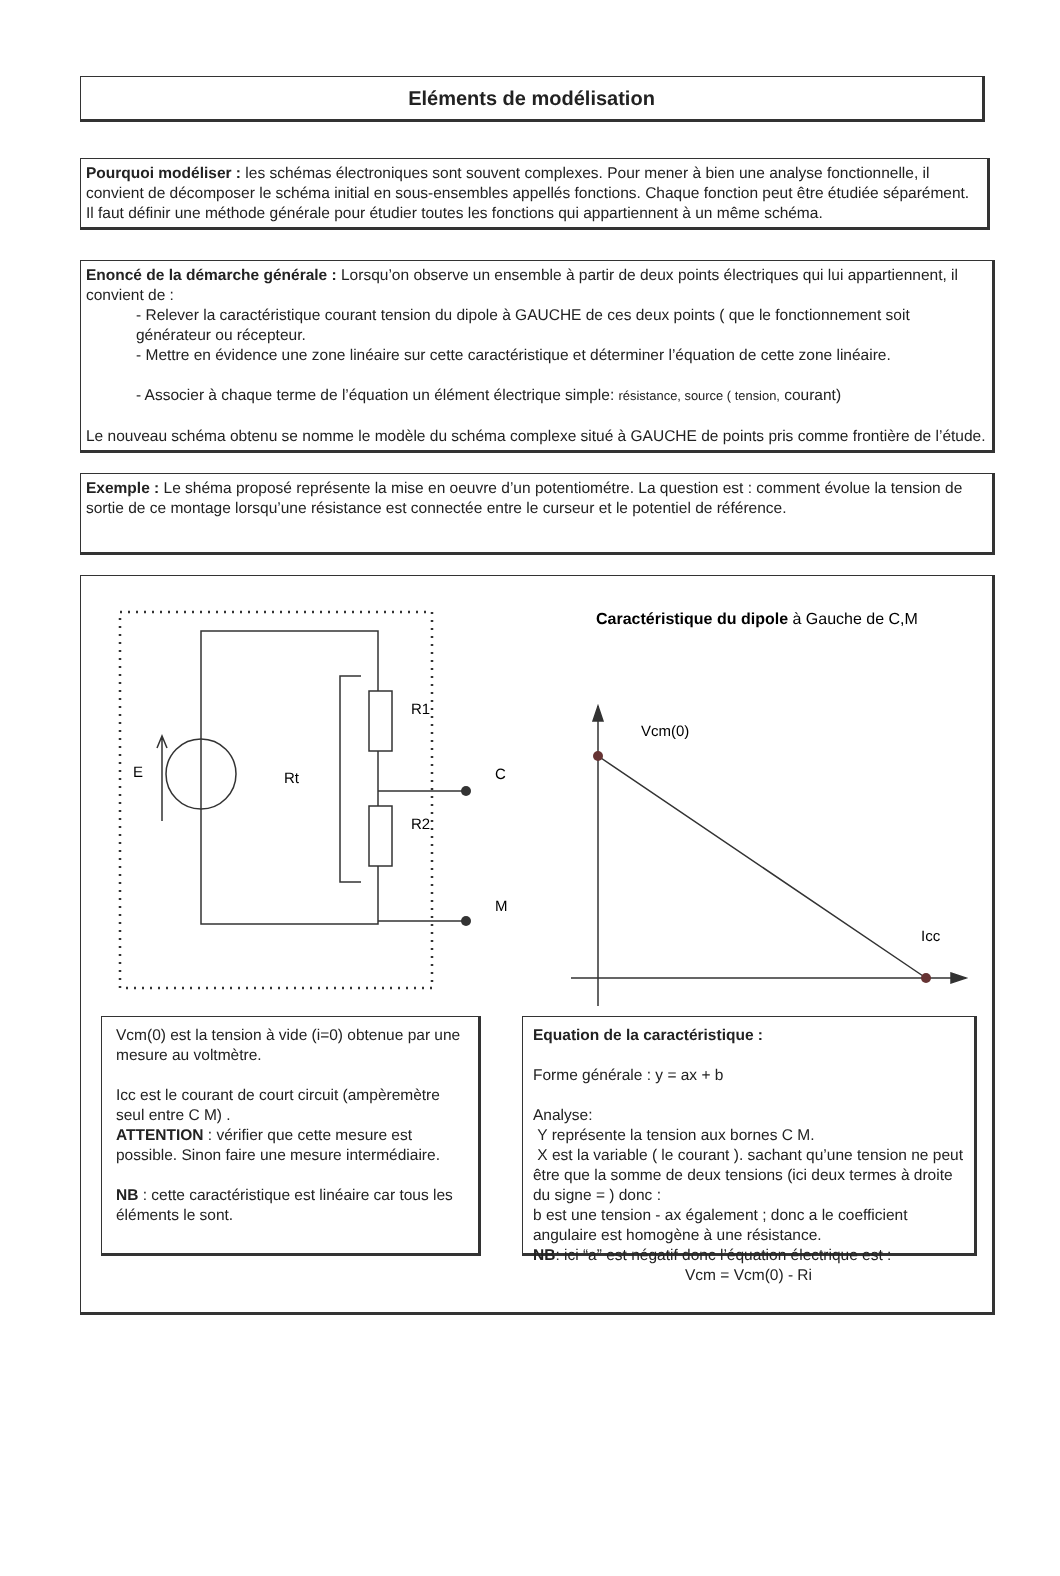Eléments de modélisation
Pourquoi modéliser : les schémas électroniques sont souvent complexes. Pour mener à bien une analyse fonctionnelle, il convient de décomposer le schéma initial en sous-ensembles appellés fonctions. Chaque fonction peut être étudiée séparément.
Il faut définir une méthode générale pour étudier toutes les fonctions qui appartiennent à un même schéma.
Enoncé de la démarche générale : Lorsqu’on observe un ensemble à partir de deux points électriques qui lui appartiennent, il convient de :
- Relever la caractéristique courant tension du dipole à GAUCHE de ces deux points ( que le fonctionnement soit générateur ou récepteur.
- Mettre en évidence une zone linéaire sur cette caractéristique et déterminer l’équation de cette zone linéaire.
- Associer à chaque terme de l’équation un élément électrique simple: résistance, source ( tension, courant)
Le nouveau schéma obtenu se nomme le modèle du schéma complexe situé à GAUCHE de points pris comme frontière de l’étude.
Exemple : Le shéma proposé représente la mise en oeuvre d’un potentiométre. La question est : comment évolue la tension de sortie de ce montage lorsqu’une résistance est connectée entre le curseur et le potentiel de référence.
E
Rt
R1
R2
C
M
Caractéristique du dipole à Gauche de C,M
Vcm(0)
Icc
Vcm(0) est la tension à vide (i=0) obtenue par une mesure au voltmètre.
Icc est le courant de court circuit (ampèremètre seul entre C M) .
ATTENTION : vérifier que cette mesure est possible. Sinon faire une mesure intermédiaire.
NB : cette caractéristique est linéaire car tous les éléments le sont.
Equation de la caractéristique :
Forme générale : y = ax + b
Analyse:
Y représente la tension aux bornes C M.
X est la variable ( le courant ). sachant qu’une tension ne peut être que la somme de deux tensions (ici deux termes à droite du signe = ) donc :
b est une tension - ax également ; donc a le coefficient angulaire est homogène à une résistance.
NB: ici “a” est négatif donc l’équation électrique est :
Vcm = Vcm(0) - Ri